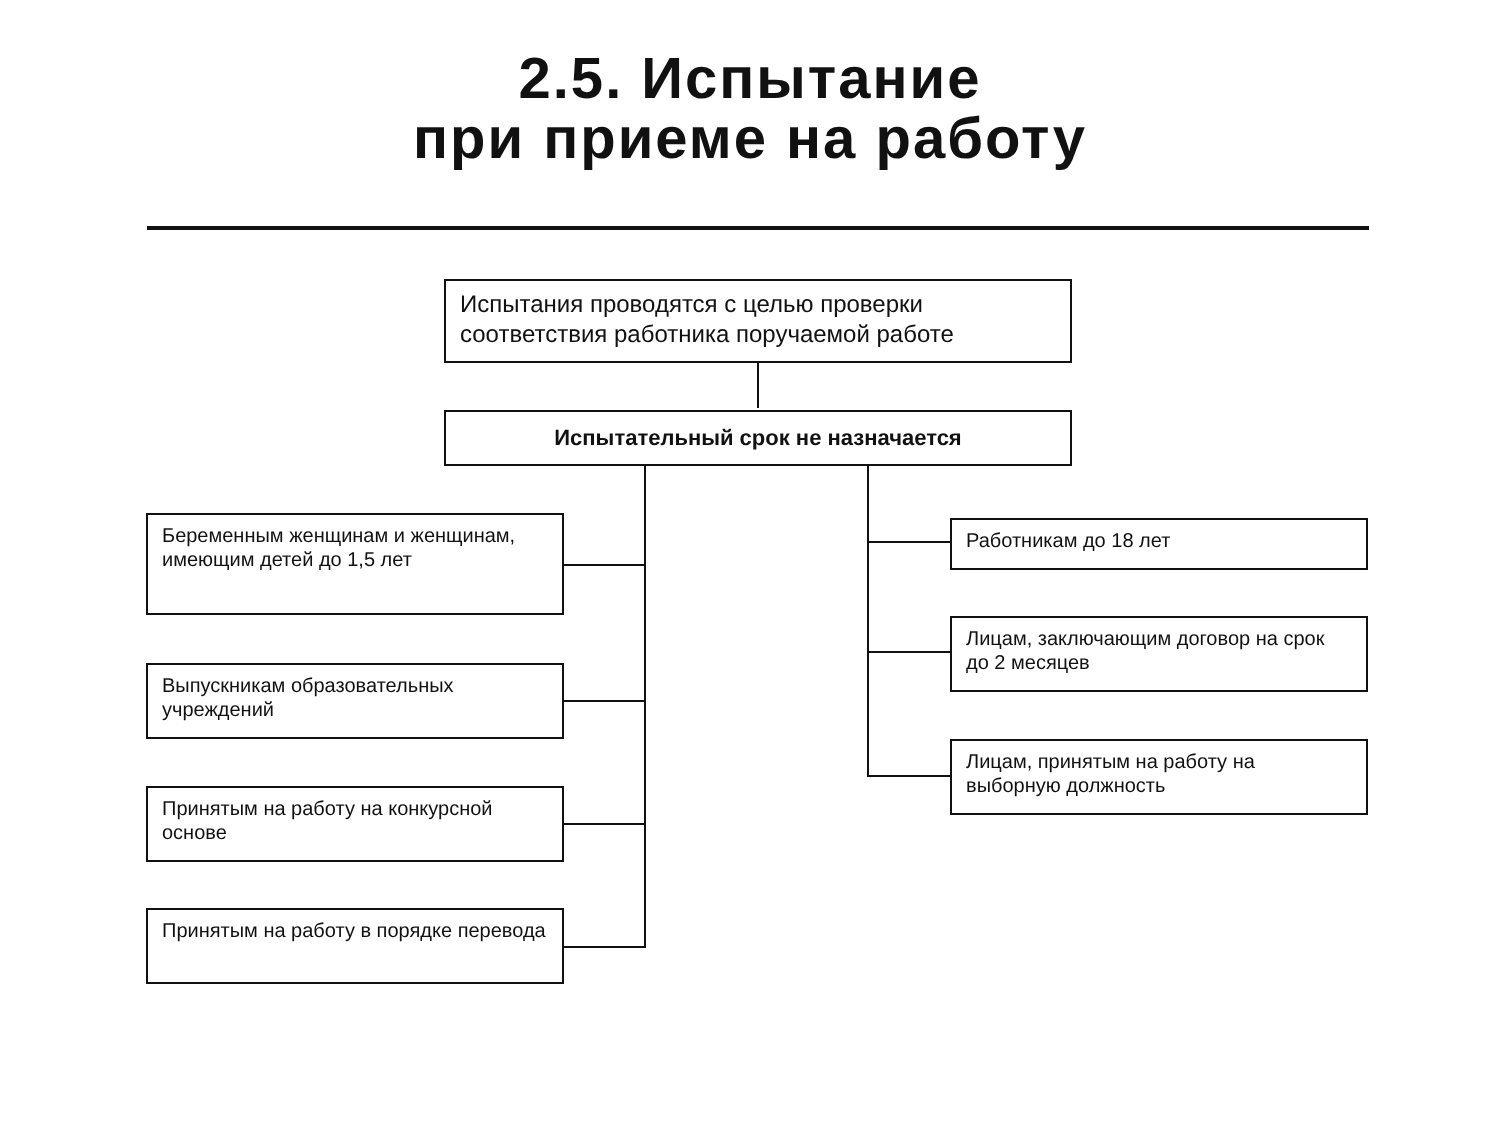2.5. Испытание
при приеме на работу
Испытания проводятся с целью проверки соответствия работника поручаемой работе
Испытательный срок не назначается
Беременным женщинам и женщинам, имеющим детей до 1,5 лет
Выпускникам образовательных учреждений
Принятым на работу на конкурсной основе
Принятым на работу в порядке перевода
Работникам до 18 лет
Лицам, заключающим договор на срок до 2 месяцев
Лицам, принятым на работу на выборную должность